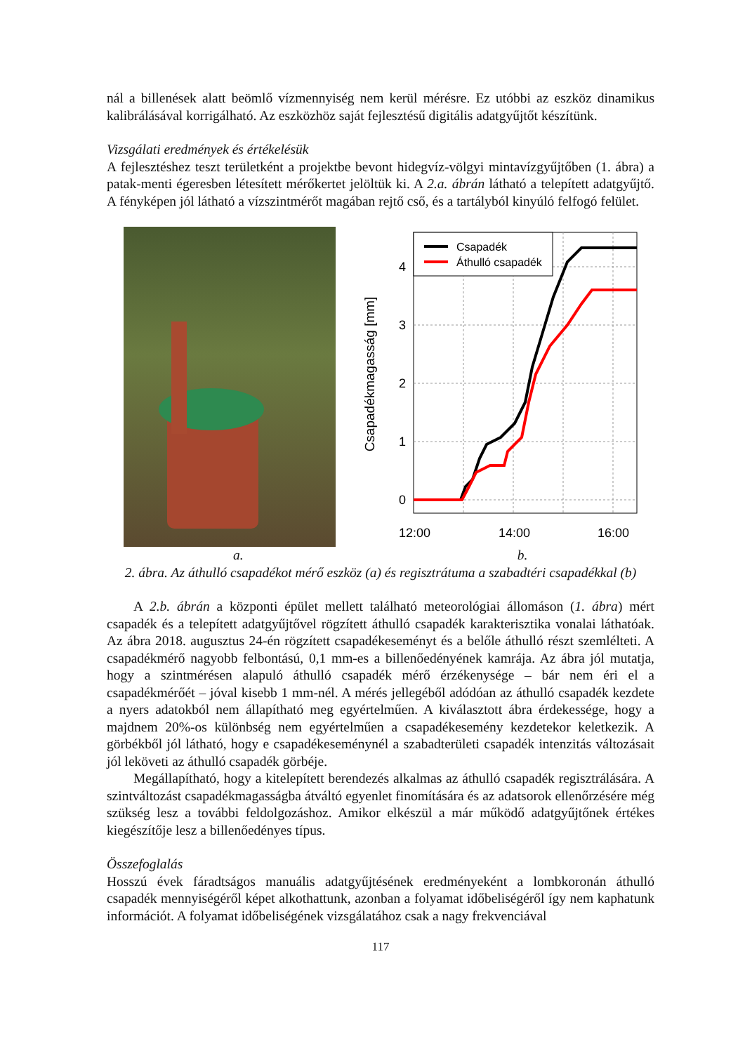nál a billenések alatt beömlő vízmennyiség nem kerül mérésre. Ez utóbbi az eszköz dinamikus kalibrálásával korrigálható. Az eszközhöz saját fejlesztésű digitális adatgyűjtőt készítünk.
Vizsgálati eredmények és értékelésük
A fejlesztéshez teszt területként a projektbe bevont hidegvíz-völgyi mintavízgyűjtőben (1. ábra) a patak-menti égeresben létesített mérőkertet jelöltük ki. A 2.a. ábrán látható a telepített adatgyűjtő. A fényképen jól látható a vízszintmérőt magában rejtő cső, és a tartályból kinyúló felfogó felület.
0
1
2
3
4
12:00
14:00
16:00
Csapadékmagasság [mm]
Csapadék
Áthulló csapadék
a. b.
2. ábra. Az áthulló csapadékot mérő eszköz (a) és regisztrátuma a szabadtéri csapadékkal (b)
A 2.b. ábrán a központi épület mellett található meteorológiai állomáson (1. ábra) mért csapadék és a telepített adatgyűjtővel rögzített áthulló csapadék karakterisztika vonalai láthatóak. Az ábra 2018. augusztus 24-én rögzített csapadékeseményt és a belőle áthulló részt szemlélteti. A csapadékmérő nagyobb felbontású, 0,1 mm-es a billenőedényének kamrája. Az ábra jól mutatja, hogy a szintmérésen alapuló áthulló csapadék mérő érzékenysége – bár nem éri el a csapadékmérőét – jóval kisebb 1 mm-nél. A mérés jellegéből adódóan az áthulló csapadék kezdete a nyers adatokból nem állapítható meg egyértelműen. A kiválasztott ábra érdekessége, hogy a majdnem 20%-os különbség nem egyértelműen a csapadékesemény kezdetekor keletkezik. A görbékből jól látható, hogy e csapadékeseménynél a szabadterületi csapadék intenzitás változásait jól leköveti az áthulló csapadék görbéje.
Megállapítható, hogy a kitelepített berendezés alkalmas az áthulló csapadék regisztrálására. A szintváltozást csapadékmagasságba átváltó egyenlet finomítására és az adatsorok ellenőrzésére még szükség lesz a további feldolgozáshoz. Amikor elkészül a már működő adatgyűjtőnek értékes kiegészítője lesz a billenőedényes típus.
Összefoglalás
Hosszú évek fáradtságos manuális adatgyűjtésének eredményeként a lombkoronán áthulló csapadék mennyiségéről képet alkothattunk, azonban a folyamat időbeliségéről így nem kaphatunk információt. A folyamat időbeliségének vizsgálatához csak a nagy frekvenciával
117